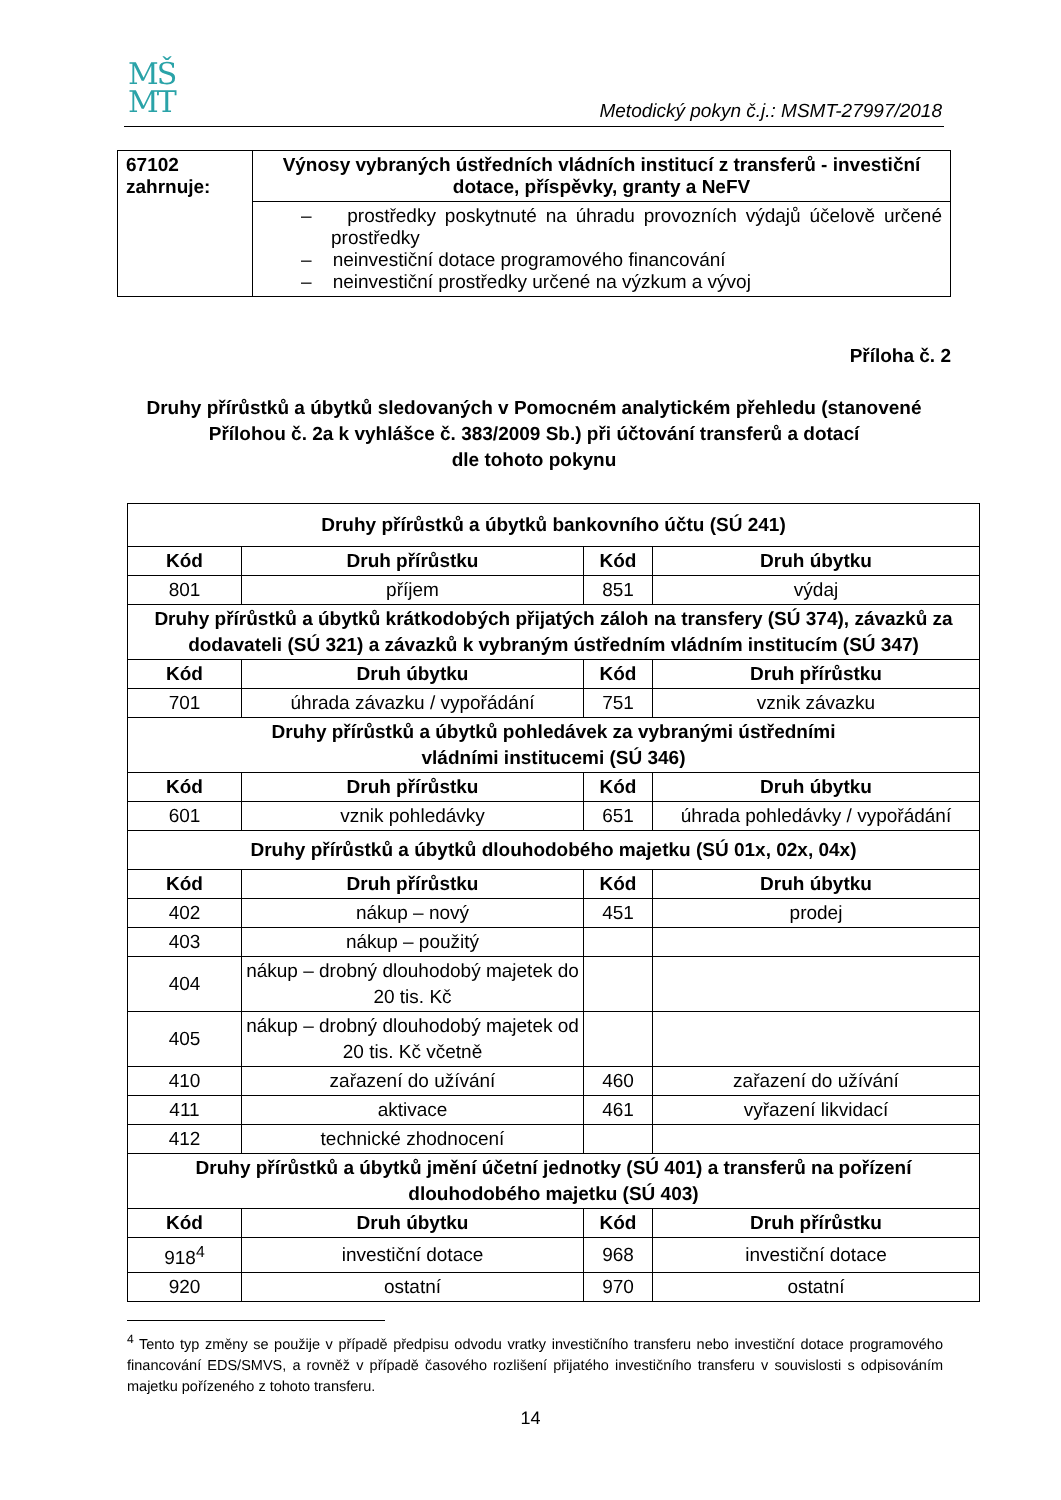MŠ
MT
Metodický pokyn č.j.: MSMT-27997/2018
| 67102 zahrnuje: | Výnosy vybraných ústředních vládních institucí z transferů - investiční dotace, příspěvky, granty a NeFV |
| | – prostředky poskytnuté na úhradu provozních výdajů účelově určené prostředky – neinvestiční dotace programového financování – neinvestiční prostředky určené na výzkum a vývoj |
Příloha č. 2
Druhy přírůstků a úbytků sledovaných v Pomocném analytickém přehledu (stanovené Přílohou č. 2a k vyhlášce č. 383/2009 Sb.) při účtování transferů a dotací
dle tohoto pokynu
| Druhy přírůstků a úbytků bankovního účtu (SÚ 241) | | | |
| Kód | Druh přírůstku | Kód | Druh úbytku |
| 801 | příjem | 851 | výdaj |
| Druhy přírůstků a úbytků krátkodobých přijatých záloh na transfery (SÚ 374), závazků za dodavateli (SÚ 321) a závazků k vybraným ústředním vládním institucím (SÚ 347) | | | |
| Kód | Druh úbytku | Kód | Druh přírůstku |
| 701 | úhrada závazku / vypořádání | 751 | vznik závazku |
| Druhy přírůstků a úbytků pohledávek za vybranými ústředními vládními institucemi (SÚ 346) | | | |
| Kód | Druh přírůstku | Kód | Druh úbytku |
| 601 | vznik pohledávky | 651 | úhrada pohledávky / vypořádání |
| Druhy přírůstků a úbytků dlouhodobého majetku (SÚ 01x, 02x, 04x) | | | |
| Kód | Druh přírůstku | Kód | Druh úbytku |
| 402 | nákup – nový | 451 | prodej |
| 403 | nákup – použitý | | |
| 404 | nákup – drobný dlouhodobý majetek do 20 tis. Kč | | |
| 405 | nákup – drobný dlouhodobý majetek od 20 tis. Kč včetně | | |
| 410 | zařazení do užívání | 460 | zařazení do užívání |
| 411 | aktivace | 461 | vyřazení likvidací |
| 412 | technické zhodnocení | | |
| Druhy přírůstků a úbytků jmění účetní jednotky (SÚ 401) a transferů na pořízení dlouhodobého majetku (SÚ 403) | | | |
| Kód | Druh úbytku | Kód | Druh přírůstku |
| 918<sup>4</sup> | investiční dotace | 968 | investiční dotace |
| 920 | ostatní | 970 | ostatní |
<sup>4</sup> Tento typ změny se použije v případě předpisu odvodu vratky investičního transferu nebo investiční dotace programového financování EDS/SMVS, a rovněž v případě časového rozlišení přijatého investičního transferu v souvislosti s odpisováním majetku pořízeného z tohoto transferu.
14